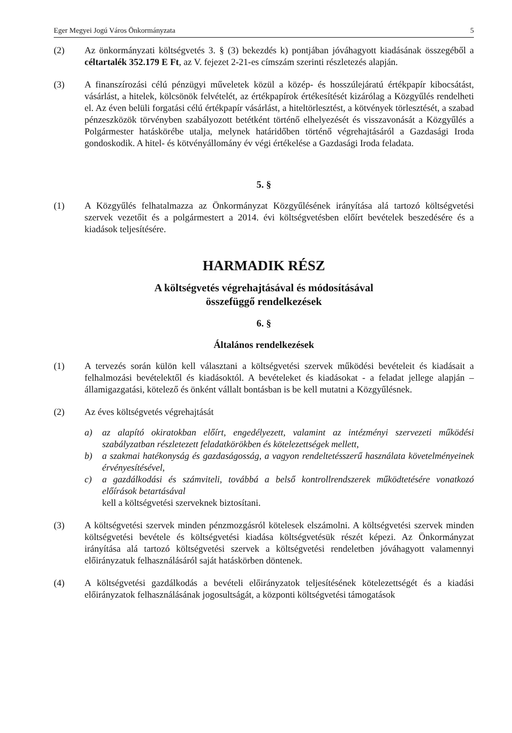Eger Megyei Jogú Város Önkormányzata 5
(2) Az önkormányzati költségvetés 3. § (3) bekezdés k) pontjában jóváhagyott kiadásának összegéből a céltartalék 352.179 E Ft, az V. fejezet 2-21-es címszám szerinti részletezés alapján.
(3) A finanszírozási célú pénzügyi műveletek közül a közép- és hosszúlejáratú értékpapír kibocsátást, vásárlást, a hitelek, kölcsönök felvételét, az értékpapírok értékesítését kizárólag a Közgyűlés rendelheti el. Az éven belüli forgatási célú értékpapír vásárlást, a hiteltörlesztést, a kötvények törlesztését, a szabad pénzeszközök törvényben szabályozott betétként történő elhelyezését és visszavonását a Közgyűlés a Polgármester hatáskörébe utalja, melynek határidőben történő végrehajtásáról a Gazdasági Iroda gondoskodik. A hitel- és kötvényállomány év végi értékelése a Gazdasági Iroda feladata.
5. §
(1) A Közgyűlés felhatalmazza az Önkormányzat Közgyűlésének irányítása alá tartozó költségvetési szervek vezetőit és a polgármestert a 2014. évi költségvetésben előírt bevételek beszedésére és a kiadások teljesítésére.
HARMADIK RÉSZ
A költségvetés végrehajtásával és módosításával
összefüggő rendelkezések
6. §
Általános rendelkezések
(1) A tervezés során külön kell választani a költségvetési szervek működési bevételeit és kiadásait a felhalmozási bevételektől és kiadásoktól. A bevételeket és kiadásokat - a feladat jellege alapján – államigazgatási, kötelező és önként vállalt bontásban is be kell mutatni a Közgyűlésnek.
(2) Az éves költségvetés végrehajtását
a) az alapító okiratokban előírt, engedélyezett, valamint az intézményi szervezeti működési szabályzatban részletezett feladatkörökben és kötelezettségek mellett,
b) a szakmai hatékonyság és gazdaságosság, a vagyon rendeltetésszerű használata követelményeinek érvényesítésével,
c) a gazdálkodási és számviteli, továbbá a belső kontrollrendszerek működtetésére vonatkozó előírások betartásával
kell a költségvetési szerveknek biztosítani.
(3) A költségvetési szervek minden pénzmozgásról kötelesek elszámolni. A költségvetési szervek minden költségvetési bevétele és költségvetési kiadása költségvetésük részét képezi. Az Önkormányzat irányítása alá tartozó költségvetési szervek a költségvetési rendeletben jóváhagyott valamennyi előirányzatuk felhasználásáról saját hatáskörben döntenek.
(4) A költségvetési gazdálkodás a bevételi előirányzatok teljesítésének kötelezettségét és a kiadási előirányzatok felhasználásának jogosultságát, a központi költségvetési támogatások